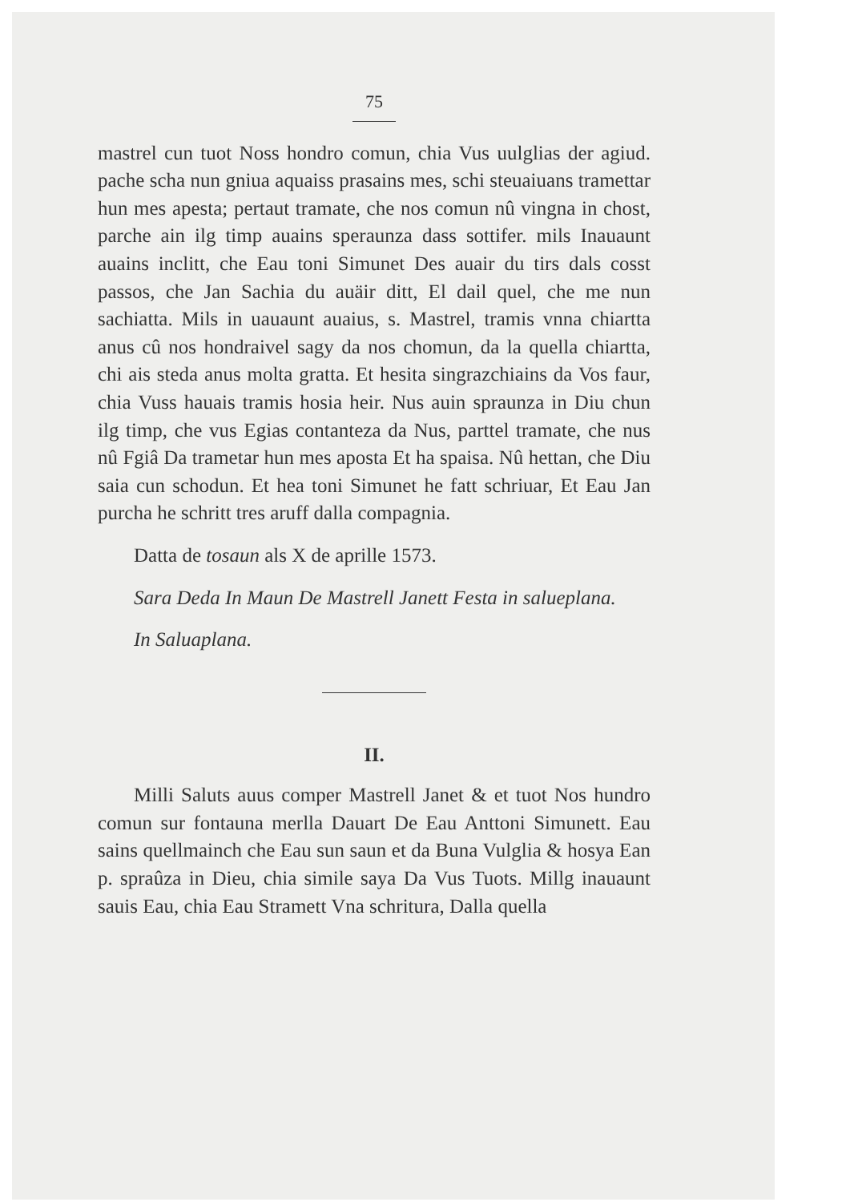75
mastrel cun tuot Noss hondro comun, chia Vus uulglias der agiud. pache scha nun gniua aquaiss prasains mes, schi steuaiuans tramettar hun mes apesta; pertaut tramate, che nos comun nû vingna in chost, parche ain ilg timp auains speraunza dass sottifer. mils Inauaunt auains inclitt, che Eau toni Simunet Des auair du tirs dals cosst passos, che Jan Sachia du auäir ditt, El dail quel, che me nun sachiatta. Mils in uauaunt auaius, s. Mastrel, tramis vnna chiartta anus cû nos hondraivel sagy da nos chomun, da la quella chiartta, chi ais steda anus molta gratta. Et hesita singrazchiains da Vos faur, chia Vuss hauais tramis hosia heir. Nus auin spraunza in Diu chun ilg timp, che vus Egias contanteza da Nus, parttel tramate, che nus nû Fgiâ Da trametar hun mes aposta Et ha spaisa. Nû hettan, che Diu saia cun schodun. Et hea toni Simunet he fatt schriuar, Et Eau Jan purcha he schritt tres aruff dalla compagnia.
Datta de tosaun als X de aprille 1573.
Sara Deda In Maun De Mastrell Janett Festa in salueplana.
In Saluaplana.
II.
Milli Saluts auus comper Mastrell Janet & et tuot Nos hundro comun sur fontauna merlla Dauart De Eau Anttoni Simunett. Eau sains quellmainch che Eau sun saun et da Buna Vulglia & hosya Ean p. spraûza in Dieu, chia simile saya Da Vus Tuots. Millg inauaunt sauis Eau, chia Eau Stramett Vna schritura, Dalla quella